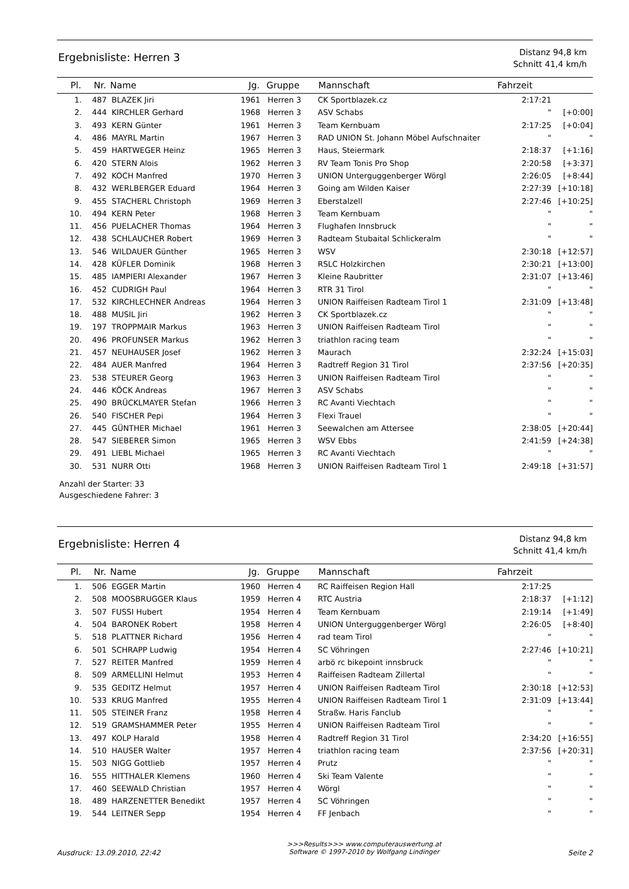Ergebnisliste: Herren 3
Distanz 94,8 km
Schnitt 41,4 km/h
| Pl. | Nr. | Name | Jg. | Gruppe | Mannschaft | Fahrzeit | |
| --- | --- | --- | --- | --- | --- | --- | --- |
| 1. | 487 | BLAZEK Jiri | 1961 | Herren 3 | CK Sportblazek.cz | 2:17:21 | |
| 2. | 444 | KIRCHLER Gerhard | 1968 | Herren 3 | ASV Schabs | " | [+0:00] |
| 3. | 493 | KERN Günter | 1961 | Herren 3 | Team Kernbuam | 2:17:25 | [+0:04] |
| 4. | 486 | MAYRL Martin | 1967 | Herren 3 | RAD UNION St. Johann Möbel Aufschnaiter | " | " |
| 5. | 459 | HARTWEGER Heinz | 1965 | Herren 3 | Haus, Steiermark | 2:18:37 | [+1:16] |
| 6. | 420 | STERN Alois | 1962 | Herren 3 | RV Team Tonis Pro Shop | 2:20:58 | [+3:37] |
| 7. | 492 | KOCH Manfred | 1970 | Herren 3 | UNION Unterguggenberger Wörgl | 2:26:05 | [+8:44] |
| 8. | 432 | WERLBERGER Eduard | 1964 | Herren 3 | Going am Wilden Kaiser | 2:27:39 | [+10:18] |
| 9. | 455 | STACHERL Christoph | 1969 | Herren 3 | Eberstalzell | 2:27:46 | [+10:25] |
| 10. | 494 | KERN Peter | 1968 | Herren 3 | Team Kernbuam | " | " |
| 11. | 456 | PUELACHER Thomas | 1964 | Herren 3 | Flughafen Innsbruck | " | " |
| 12. | 438 | SCHLAUCHER Robert | 1969 | Herren 3 | Radteam Stubaital Schlickeralm | " | " |
| 13. | 546 | WILDAUER Günther | 1965 | Herren 3 | WSV | 2:30:18 | [+12:57] |
| 14. | 428 | KÜFLER Dominik | 1968 | Herren 3 | RSLC Holzkirchen | 2:30:21 | [+13:00] |
| 15. | 485 | IAMPIERI Alexander | 1967 | Herren 3 | Kleine Raubritter | 2:31:07 | [+13:46] |
| 16. | 452 | CUDRIGH Paul | 1964 | Herren 3 | RTR 31 Tirol | " | " |
| 17. | 532 | KIRCHLECHNER Andreas | 1964 | Herren 3 | UNION Raiffeisen Radteam Tirol 1 | 2:31:09 | [+13:48] |
| 18. | 488 | MUSIL Jiri | 1962 | Herren 3 | CK Sportblazek.cz | " | " |
| 19. | 197 | TROPPMAIR Markus | 1963 | Herren 3 | UNION Raiffeisen Radteam Tirol | " | " |
| 20. | 496 | PROFUNSER Markus | 1962 | Herren 3 | triathlon racing team | " | " |
| 21. | 457 | NEUHAUSER Josef | 1962 | Herren 3 | Maurach | 2:32:24 | [+15:03] |
| 22. | 484 | AUER Manfred | 1964 | Herren 3 | Radtreff Region 31 Tirol | 2:37:56 | [+20:35] |
| 23. | 538 | STEURER Georg | 1963 | Herren 3 | UNION Raiffeisen Radteam Tirol | " | " |
| 24. | 446 | KÖCK Andreas | 1967 | Herren 3 | ASV Schabs | " | " |
| 25. | 490 | BRÜCKLMAYER Stefan | 1966 | Herren 3 | RC Avanti Viechtach | " | " |
| 26. | 540 | FISCHER Pepi | 1964 | Herren 3 | Flexi Trauel | " | " |
| 27. | 445 | GÜNTHER Michael | 1961 | Herren 3 | Seewalchen am Attersee | 2:38:05 | [+20:44] |
| 28. | 547 | SIEBERER Simon | 1965 | Herren 3 | WSV Ebbs | 2:41:59 | [+24:38] |
| 29. | 491 | LIEBL Michael | 1965 | Herren 3 | RC Avanti Viechtach | " | " |
| 30. | 531 | NURR Otti | 1968 | Herren 3 | UNION Raiffeisen Radteam Tirol 1 | 2:49:18 | [+31:57] |
Anzahl der Starter: 33
Ausgeschiedene Fahrer: 3
Ergebnisliste: Herren 4
Distanz 94,8 km
Schnitt 41,4 km/h
| Pl. | Nr. | Name | Jg. | Gruppe | Mannschaft | Fahrzeit | |
| --- | --- | --- | --- | --- | --- | --- | --- |
| 1. | 506 | EGGER Martin | 1960 | Herren 4 | RC Raiffeisen Region Hall | 2:17:25 | |
| 2. | 508 | MOOSBRUGGER Klaus | 1959 | Herren 4 | RTC Austria | 2:18:37 | [+1:12] |
| 3. | 507 | FUSSI Hubert | 1954 | Herren 4 | Team Kernbuam | 2:19:14 | [+1:49] |
| 4. | 504 | BARONEK Robert | 1958 | Herren 4 | UNION Unterguggenberger Wörgl | 2:26:05 | [+8:40] |
| 5. | 518 | PLATTNER Richard | 1956 | Herren 4 | rad team Tirol | " | " |
| 6. | 501 | SCHRAPP Ludwig | 1954 | Herren 4 | SC Vöhringen | 2:27:46 | [+10:21] |
| 7. | 527 | REITER Manfred | 1959 | Herren 4 | arbö rc bikepoint innsbruck | " | " |
| 8. | 509 | ARMELLINI Helmut | 1953 | Herren 4 | Raiffeisen Radteam Zillertal | " | " |
| 9. | 535 | GEDITZ Helmut | 1957 | Herren 4 | UNION Raiffeisen Radteam Tirol | 2:30:18 | [+12:53] |
| 10. | 533 | KRUG Manfred | 1955 | Herren 4 | UNION Raiffeisen Radteam Tirol 1 | 2:31:09 | [+13:44] |
| 11. | 505 | STEINER Franz | 1958 | Herren 4 | Straßw. Haris Fanclub | " | " |
| 12. | 519 | GRAMSHAMMER Peter | 1955 | Herren 4 | UNION Raiffeisen Radteam Tirol | " | " |
| 13. | 497 | KOLP Harald | 1958 | Herren 4 | Radtreff Region 31 Tirol | 2:34:20 | [+16:55] |
| 14. | 510 | HAUSER Walter | 1957 | Herren 4 | triathlon racing team | 2:37:56 | [+20:31] |
| 15. | 503 | NIGG Gottlieb | 1957 | Herren 4 | Prutz | " | " |
| 16. | 555 | HITTHALER Klemens | 1960 | Herren 4 | Ski Team Valente | " | " |
| 17. | 460 | SEEWALD Christian | 1957 | Herren 4 | Wörgl | " | " |
| 18. | 489 | HARZENETTER Benedikt | 1957 | Herren 4 | SC Vöhringen | " | " |
| 19. | 544 | LEITNER Sepp | 1954 | Herren 4 | FF Jenbach | " | " |
Ausdruck: 13.09.2010, 22:42
>>>Results>>> www.computerauswertung.at
Software © 1997-2010 by Wolfgang Lindinger
Seite 2